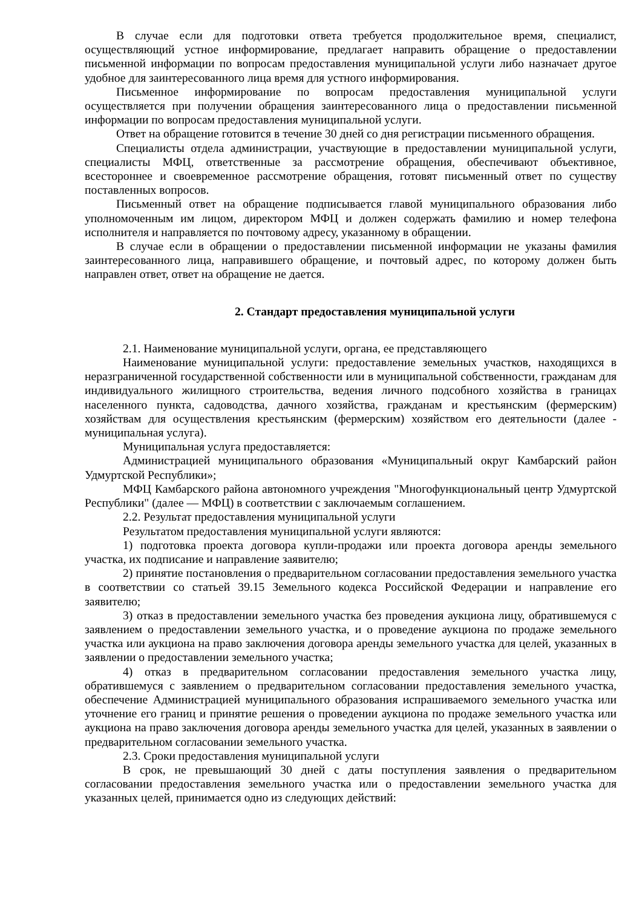В случае если для подготовки ответа требуется продолжительное время, специалист, осуществляющий устное информирование, предлагает направить обращение о предоставлении письменной информации по вопросам предоставления муниципальной услуги либо назначает другое удобное для заинтересованного лица время для устного информирования.
Письменное информирование по вопросам предоставления муниципальной услуги осуществляется при получении обращения заинтересованного лица о предоставлении письменной информации по вопросам предоставления муниципальной услуги.
Ответ на обращение готовится в течение 30 дней со дня регистрации письменного обращения.
Специалисты отдела администрации, участвующие в предоставлении муниципальной услуги, специалисты МФЦ, ответственные за рассмотрение обращения, обеспечивают объективное, всестороннее и своевременное рассмотрение обращения, готовят письменный ответ по существу поставленных вопросов.
Письменный ответ на обращение подписывается главой муниципального образования либо уполномоченным им лицом, директором МФЦ и должен содержать фамилию и номер телефона исполнителя и направляется по почтовому адресу, указанному в обращении.
В случае если в обращении о предоставлении письменной информации не указаны фамилия заинтересованного лица, направившего обращение, и почтовый адрес, по которому должен быть направлен ответ, ответ на обращение не дается.
2. Стандарт предоставления муниципальной услуги
2.1. Наименование муниципальной услуги, органа, ее представляющего
Наименование муниципальной услуги: предоставление земельных участков, находящихся в неразграниченной государственной собственности или в муниципальной собственности, гражданам для индивидуального жилищного строительства, ведения личного подсобного хозяйства в границах населенного пункта, садоводства, дачного хозяйства, гражданам и крестьянским (фермерским) хозяйствам для осуществления крестьянским (фермерским) хозяйством его деятельности (далее - муниципальная услуга).
Муниципальная услуга предоставляется:
Администрацией муниципального образования «Муниципальный округ Камбарский район Удмуртской Республики»;
МФЦ Камбарского района автономного учреждения "Многофункциональный центр Удмуртской Республики" (далее — МФЦ) в соответствии с заключаемым соглашением.
2.2. Результат предоставления муниципальной услуги
Результатом предоставления муниципальной услуги являются:
1) подготовка проекта договора купли-продажи или проекта договора аренды земельного участка, их подписание и направление заявителю;
2) принятие постановления о предварительном согласовании предоставления земельного участка в соответствии со статьей 39.15 Земельного кодекса Российской Федерации и направление его заявителю;
3) отказ в предоставлении земельного участка без проведения аукциона лицу, обратившемуся с заявлением о предоставлении земельного участка, и о проведение аукциона по продаже земельного участка или аукциона на право заключения договора аренды земельного участка для целей, указанных в заявлении о предоставлении земельного участка;
4) отказ в предварительном согласовании предоставления земельного участка лицу, обратившемуся с заявлением о предварительном согласовании предоставления земельного участка, обеспечение Администрацией муниципального образования испрашиваемого земельного участка или уточнение его границ и принятие решения о проведении аукциона по продаже земельного участка или аукциона на право заключения договора аренды земельного участка для целей, указанных в заявлении о предварительном согласовании земельного участка.
2.3. Сроки предоставления муниципальной услуги
В срок, не превышающий 30 дней с даты поступления заявления о предварительном согласовании предоставления земельного участка или о предоставлении земельного участка для указанных целей, принимается одно из следующих действий: